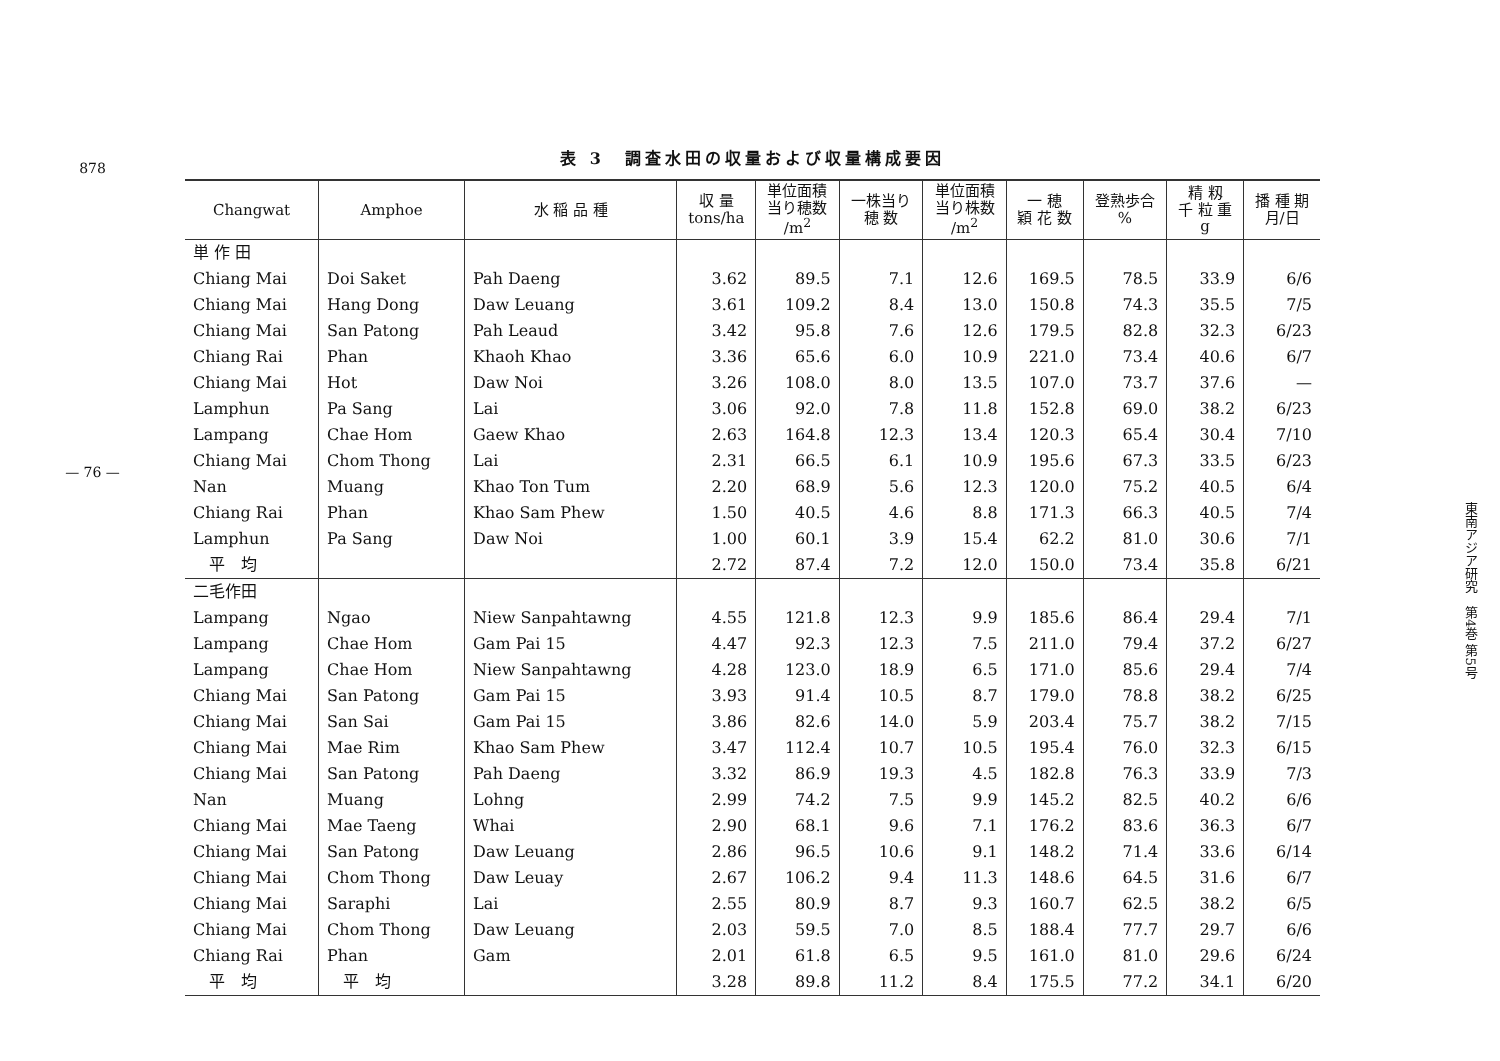878
— 76 —
表 3　調査水田の収量および収量構成要因
| Changwat | Amphoe | 水 稲 品 種 | 収 量 tons/ha | 単位面積 当り穂数 /m<sup>2</sup> | 一株当り 穂 数 | 単位面積 当り株数 /m<sup>2</sup> | 一 穂 穎 花 数 | 登熟歩合 % | 精 籾 千 粒 重 g | 播 種 期 月/日 |
| --- | --- | --- | --- | --- | --- | --- | --- | --- | --- | --- |
| 単 作 田 | | | | | | | | | | |
| Chiang Mai | Doi Saket | Pah Daeng | 3.62 | 89.5 | 7.1 | 12.6 | 169.5 | 78.5 | 33.9 | 6/6 |
| Chiang Mai | Hang Dong | Daw Leuang | 3.61 | 109.2 | 8.4 | 13.0 | 150.8 | 74.3 | 35.5 | 7/5 |
| Chiang Mai | San Patong | Pah Leaud | 3.42 | 95.8 | 7.6 | 12.6 | 179.5 | 82.8 | 32.3 | 6/23 |
| Chiang Rai | Phan | Khaoh Khao | 3.36 | 65.6 | 6.0 | 10.9 | 221.0 | 73.4 | 40.6 | 6/7 |
| Chiang Mai | Hot | Daw Noi | 3.26 | 108.0 | 8.0 | 13.5 | 107.0 | 73.7 | 37.6 | — |
| Lamphun | Pa Sang | Lai | 3.06 | 92.0 | 7.8 | 11.8 | 152.8 | 69.0 | 38.2 | 6/23 |
| Lampang | Chae Hom | Gaew Khao | 2.63 | 164.8 | 12.3 | 13.4 | 120.3 | 65.4 | 30.4 | 7/10 |
| Chiang Mai | Chom Thong | Lai | 2.31 | 66.5 | 6.1 | 10.9 | 195.6 | 67.3 | 33.5 | 6/23 |
| Nan | Muang | Khao Ton Tum | 2.20 | 68.9 | 5.6 | 12.3 | 120.0 | 75.2 | 40.5 | 6/4 |
| Chiang Rai | Phan | Khao Sam Phew | 1.50 | 40.5 | 4.6 | 8.8 | 171.3 | 66.3 | 40.5 | 7/4 |
| Lamphun | Pa Sang | Daw Noi | 1.00 | 60.1 | 3.9 | 15.4 | 62.2 | 81.0 | 30.6 | 7/1 |
| 平 均 | | | 2.72 | 87.4 | 7.2 | 12.0 | 150.0 | 73.4 | 35.8 | 6/21 |
| 二毛作田 | | | | | | | | | | |
| Lampang | Ngao | Niew Sanpahtawng | 4.55 | 121.8 | 12.3 | 9.9 | 185.6 | 86.4 | 29.4 | 7/1 |
| Lampang | Chae Hom | Gam Pai 15 | 4.47 | 92.3 | 12.3 | 7.5 | 211.0 | 79.4 | 37.2 | 6/27 |
| Lampang | Chae Hom | Niew Sanpahtawng | 4.28 | 123.0 | 18.9 | 6.5 | 171.0 | 85.6 | 29.4 | 7/4 |
| Chiang Mai | San Patong | Gam Pai 15 | 3.93 | 91.4 | 10.5 | 8.7 | 179.0 | 78.8 | 38.2 | 6/25 |
| Chiang Mai | San Sai | Gam Pai 15 | 3.86 | 82.6 | 14.0 | 5.9 | 203.4 | 75.7 | 38.2 | 7/15 |
| Chiang Mai | Mae Rim | Khao Sam Phew | 3.47 | 112.4 | 10.7 | 10.5 | 195.4 | 76.0 | 32.3 | 6/15 |
| Chiang Mai | San Patong | Pah Daeng | 3.32 | 86.9 | 19.3 | 4.5 | 182.8 | 76.3 | 33.9 | 7/3 |
| Nan | Muang | Lohng | 2.99 | 74.2 | 7.5 | 9.9 | 145.2 | 82.5 | 40.2 | 6/6 |
| Chiang Mai | Mae Taeng | Whai | 2.90 | 68.1 | 9.6 | 7.1 | 176.2 | 83.6 | 36.3 | 6/7 |
| Chiang Mai | San Patong | Daw Leuang | 2.86 | 96.5 | 10.6 | 9.1 | 148.2 | 71.4 | 33.6 | 6/14 |
| Chiang Mai | Chom Thong | Daw Leuay | 2.67 | 106.2 | 9.4 | 11.3 | 148.6 | 64.5 | 31.6 | 6/7 |
| Chiang Mai | Saraphi | Lai | 2.55 | 80.9 | 8.7 | 9.3 | 160.7 | 62.5 | 38.2 | 6/5 |
| Chiang Mai | Chom Thong | Daw Leuang | 2.03 | 59.5 | 7.0 | 8.5 | 188.4 | 77.7 | 29.7 | 6/6 |
| Chiang Rai | Phan | Gam | 2.01 | 61.8 | 6.5 | 9.5 | 161.0 | 81.0 | 29.6 | 6/24 |
| 平 均 | 平 均 | | 3.28 | 89.8 | 11.2 | 8.4 | 175.5 | 77.2 | 34.1 | 6/20 |
東南アジア研究　第4巻 第5号